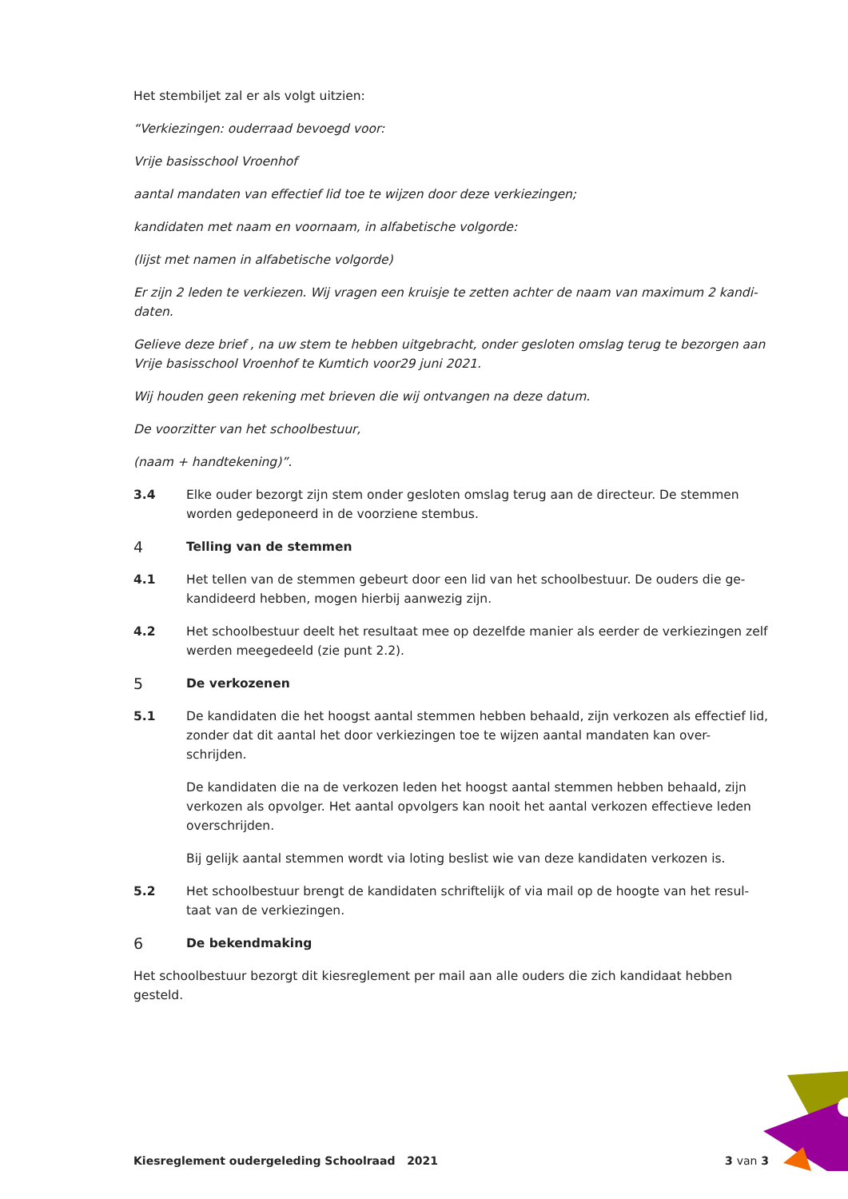Het stembiljet zal er als volgt uitzien:
“Verkiezingen: ouderraad bevoegd voor:
Vrije basisschool Vroenhof
aantal mandaten van effectief lid toe te wijzen door deze verkiezingen;
kandidaten met naam en voornaam, in alfabetische volgorde:
(lijst met namen in alfabetische volgorde)
Er zijn 2 leden te verkiezen. Wij vragen een kruisje te zetten achter de naam van maximum 2 kandi-daten.
Gelieve deze brief , na uw stem te hebben uitgebracht, onder gesloten omslag terug te bezorgen aan Vrije basisschool Vroenhof te Kumtich voor29 juni 2021.
Wij houden geen rekening met brieven die wij ontvangen na deze datum.
De voorzitter van het schoolbestuur,
(naam + handtekening)”.
3.4 Elke ouder bezorgt zijn stem onder gesloten omslag terug aan de directeur. De stemmen worden gedeponeerd in de voorziene stembus.
4
Telling van de stemmen
4.1 Het tellen van de stemmen gebeurt door een lid van het schoolbestuur. De ouders die ge-kandideerd hebben, mogen hierbij aanwezig zijn.
4.2 Het schoolbestuur deelt het resultaat mee op dezelfde manier als eerder de verkiezingen zelf werden meegedeeld (zie punt 2.2).
5
De verkozenen
5.1 De kandidaten die het hoogst aantal stemmen hebben behaald, zijn verkozen als effectief lid, zonder dat dit aantal het door verkiezingen toe te wijzen aantal mandaten kan over-schrijden.
De kandidaten die na de verkozen leden het hoogst aantal stemmen hebben behaald, zijn verkozen als opvolger. Het aantal opvolgers kan nooit het aantal verkozen effectieve leden overschrijden.
Bij gelijk aantal stemmen wordt via loting beslist wie van deze kandidaten verkozen is.
5.2 Het schoolbestuur brengt de kandidaten schriftelijk of via mail op de hoogte van het resul-taat van de verkiezingen.
6
De bekendmaking
Het schoolbestuur bezorgt dit kiesreglement per mail aan alle ouders die zich kandidaat hebben gesteld.
Kiesreglement oudergeleding Schoolraad 2021 3 van 3